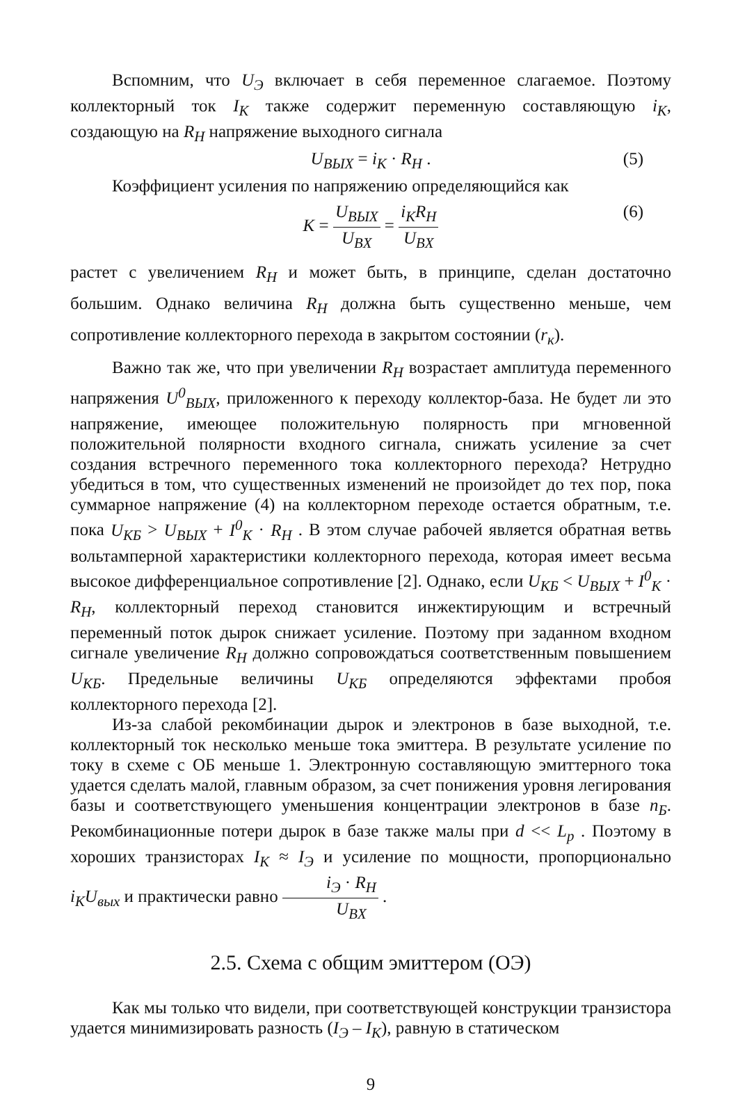Вспомним, что U<sub>Э</sub> включает в себя переменное слагаемое. Поэтому коллекторный ток I<sub>K</sub> также содержит переменную составляющую i<sub>K</sub>, создающую на R<sub>H</sub> напряжение выходного сигнала
U<sub>ВЫХ</sub> = i<sub>K</sub> · R<sub>H</sub> . (5)
Коэффициент усиления по напряжению определяющийся как
K = U<sub>ВЫХ</sub> U<sub>BX</sub> = i<sub>K</sub>R<sub>H</sub> U<sub>BX</sub> (6)
растет с увеличением R<sub>H</sub> и может быть, в принципе, сделан достаточно большим. Однако величина R<sub>H</sub> должна быть существенно меньше, чем сопротивление коллекторного перехода в закрытом состоянии (r<sub>к</sub>).
Важно так же, что при увеличении R<sub>H</sub> возрастает амплитуда переменного напряжения U<sup>0</sup><sub>ВЫХ</sub>, приложенного к переходу коллектор-база. Не будет ли это напряжение, имеющее положительную полярность при мгновенной положительной полярности входного сигнала, снижать усиление за счет создания встречного переменного тока коллекторного перехода? Нетрудно убедиться в том, что существенных изменений не произойдет до тех пор, пока суммарное напряжение (4) на коллекторном переходе остается обратным, т.е. пока U<sub>КБ</sub> > U<sub>ВЫХ</sub> + I<sup>0</sup><sub>K</sub> · R<sub>H</sub> . В этом случае рабочей является обратная ветвь вольтамперной характеристики коллекторного перехода, которая имеет весьма высокое дифференциальное сопротивление [2]. Однако, если U<sub>КБ</sub> < U<sub>ВЫХ</sub> + I<sup>0</sup><sub>K</sub> · R<sub>H</sub>, коллекторный переход становится инжектирующим и встречный переменный поток дырок снижает усиление. Поэтому при заданном входном сигнале увеличение R<sub>H</sub> должно сопровождаться соответственным повышением U<sub>КБ</sub>. Предельные величины U<sub>КБ</sub> определяются эффектами пробоя коллекторного перехода [2].
Из-за слабой рекомбинации дырок и электронов в базе выходной, т.е. коллекторный ток несколько меньше тока эмиттера. В результате усиление по току в схеме с ОБ меньше 1. Электронную составляющую эмиттерного тока удается сделать малой, главным образом, за счет понижения уровня легирования базы и соответствующего уменьшения концентрации электронов в базе n<sub>Б</sub>. Рекомбинационные потери дырок в базе также малы при d << L<sub>p</sub> . Поэтому в хороших транзисторах I<sub>K</sub> ≈ I<sub>Э</sub> и усиление по мощности, пропорционально i<sub>K</sub>U<sub>вых</sub> и практически равно i<sub>Э</sub> · R<sub>H</sub> U<sub>BX</sub> .
2.5. Схема с общим эмиттером (ОЭ)
Как мы только что видели, при соответствующей конструкции транзистора удается минимизировать разность (I<sub>Э</sub> – I<sub>K</sub>), равную в статическом
9